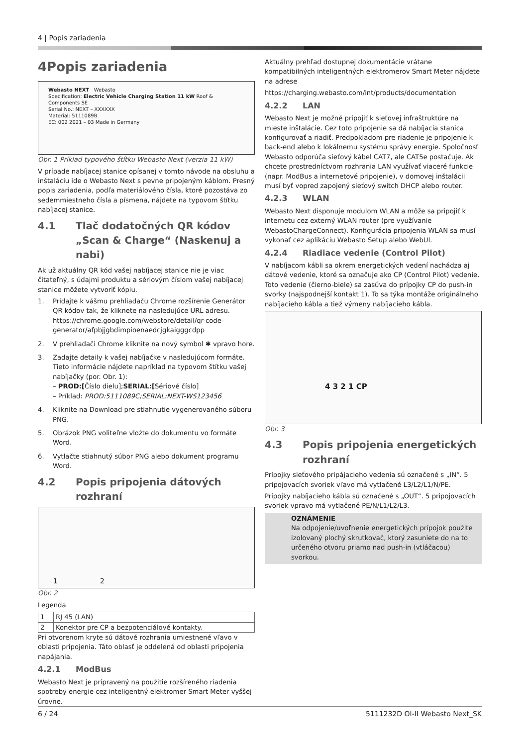4 | Popis zariadenia
4 Popis zariadenia
Webasto NEXT Webasto
Specification: Electric Vehicle Charging Station 11 kW Roof & Components SE
Serial No.: NEXT – XXXXXX
Material: 5111089B
EC: 002 2021 – 03 Made in Germany
Obr. 1 Príklad typového štítku Webasto Next (verzia 11 kW)
V prípade nabíjacej stanice opísanej v tomto návode na obsluhu a inštaláciu ide o Webasto Next s pevne pripojeným káblom. Presný popis zariadenia, podľa materiálového čísla, ktoré pozostáva zo sedemmiestneho čísla a písmena, nájdete na typovom štítku nabíjacej stanice.
4.1 Tlač dodatočných QR kódov „Scan & Charge“ (Naskenuj a nabi)
Ak už aktuálny QR kód vašej nabíjacej stanice nie je viac čitateľný, s údajmi produktu a sériovým číslom vašej nabíjacej stanice môžete vytvoriť kópiu.
1. Pridajte k vášmu prehliadaču Chrome rozšírenie Generátor QR kódov tak, že kliknete na nasledujúce URL adresu.
https://chrome.google.com/webstore/detail/qr-code-generator/afpbjjgbdimpioenaedcjgkaigggcdpp
2. V prehliadači Chrome kliknite na nový symbol ✱ vpravo hore.
3. Zadajte detaily k vašej nabíjačke v nasledujúcom formáte. Tieto informácie nájdete napríklad na typovom štítku vašej nabíjačky (por. Obr. 1):
– PROD:[Číslo dielu];SERIAL:[Sériové číslo]
– Príklad: PROD:5111089C;SERIAL:NEXT-WS123456
4. Kliknite na Download pre stiahnutie vygenerovaného súboru PNG.
5. Obrázok PNG voliteľne vložte do dokumentu vo formáte Word.
6. Vytlačte stiahnutý súbor PNG alebo dokument programu Word.
4.2 Popis pripojenia dátových rozhraní
1 2
Obr. 2
Legenda
| 1 | RJ 45 (LAN) |
| 2 | Konektor pre CP a bezpotenciálové kontakty. |
Pri otvorenom kryte sú dátové rozhrania umiestnené vľavo v oblasti pripojenia. Táto oblasť je oddelená od oblasti pripojenia napájania.
4.2.1 ModBus
Webasto Next je pripravený na použitie rozšíreného riadenia spotreby energie cez inteligentný elektromer Smart Meter vyššej úrovne.
Aktuálny prehľad dostupnej dokumentácie vrátane kompatibilných inteligentných elektromerov Smart Meter nájdete na adrese
https://charging.webasto.com/int/products/documentation
4.2.2 LAN
Webasto Next je možné pripojiť k sieťovej infraštruktúre na mieste inštalácie. Cez toto pripojenie sa dá nabíjacia stanica konfigurovať a riadiť. Predpokladom pre riadenie je pripojenie k back-end alebo k lokálnemu systému správy energie. Spoločnosť Webasto odporúča sieťový kábel CAT7, ale CAT5e postačuje. Ak chcete prostredníctvom rozhrania LAN využívať viaceré funkcie (napr. ModBus a internetové pripojenie), v domovej inštalácii musí byť vopred zapojený sieťový switch DHCP alebo router.
4.2.3 WLAN
Webasto Next disponuje modulom WLAN a môže sa pripojiť k internetu cez externý WLAN router (pre využívanie WebastoChargeConnect). Konfigurácia pripojenia WLAN sa musí vykonať cez aplikáciu Webasto Setup alebo WebUI.
4.2.4 Riadiace vedenie (Control Pilot)
V nabíjacom kábli sa okrem energetických vedení nachádza aj dátové vedenie, ktoré sa označuje ako CP (Control Pilot) vedenie. Toto vedenie (čierno-biele) sa zasúva do prípojky CP do push-in svorky (najspodnejší kontakt 1). To sa týka montáže originálneho nabíjacieho kábla a tiež výmeny nabíjacieho kábla.
4 3 2 1 CP
Obr. 3
4.3 Popis pripojenia energetických rozhraní
Prípojky sieťového pripájacieho vedenia sú označené s „IN“. 5 pripojovacích svoriek vľavo má vytlačené L3/L2/L1/N/PE.
Prípojky nabíjacieho kábla sú označené s „OUT“. 5 pripojovacích svoriek vpravo má vytlačené PE/N/L1/L2/L3.
OZNÁMENIE
Na odpojenie/uvoľnenie energetických prípojok použite izolovaný plochý skrutkovač, ktorý zasuniete do na to určeného otvoru priamo nad push-in (vtláčacou) svorkou.
6 / 24 5111232D OI-II Webasto Next_SK